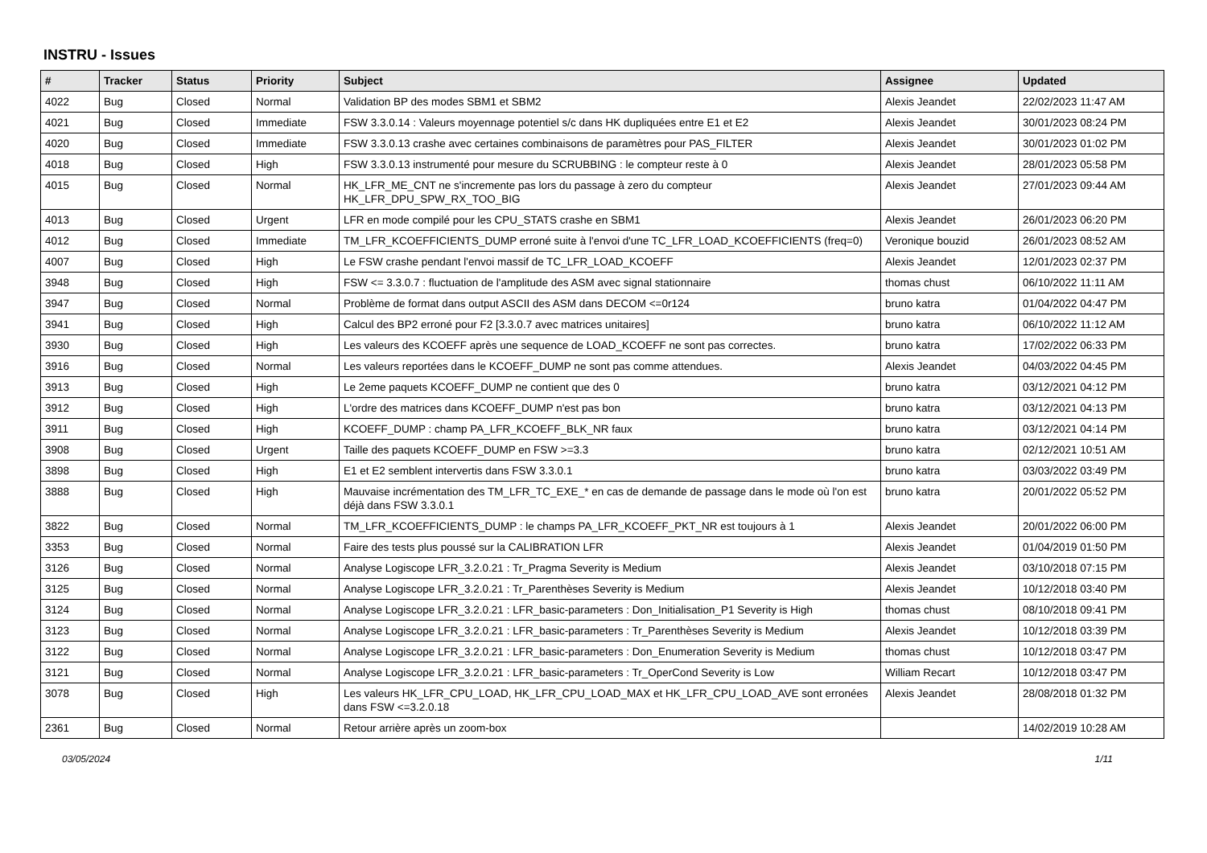INSTRU - Issues
| # | Tracker | Status | Priority | Subject | Assignee | Updated |
| --- | --- | --- | --- | --- | --- | --- |
| 4022 | Bug | Closed | Normal | Validation BP des modes SBM1 et SBM2 | Alexis Jeandet | 22/02/2023 11:47 AM |
| 4021 | Bug | Closed | Immediate | FSW 3.3.0.14 : Valeurs moyennage potentiel s/c dans HK dupliquées entre E1 et E2 | Alexis Jeandet | 30/01/2023 08:24 PM |
| 4020 | Bug | Closed | Immediate | FSW 3.3.0.13 crashe avec certaines combinaisons de paramètres pour PAS_FILTER | Alexis Jeandet | 30/01/2023 01:02 PM |
| 4018 | Bug | Closed | High | FSW 3.3.0.13 instrumenté pour mesure du SCRUBBING : le compteur reste à 0 | Alexis Jeandet | 28/01/2023 05:58 PM |
| 4015 | Bug | Closed | Normal | HK_LFR_ME_CNT ne s'incremente pas lors du passage à zero du compteur HK_LFR_DPU_SPW_RX_TOO_BIG | Alexis Jeandet | 27/01/2023 09:44 AM |
| 4013 | Bug | Closed | Urgent | LFR en mode compilé pour les CPU_STATS crashe en SBM1 | Alexis Jeandet | 26/01/2023 06:20 PM |
| 4012 | Bug | Closed | Immediate | TM_LFR_KCOEFFICIENTS_DUMP erroné suite à l'envoi d'une TC_LFR_LOAD_KCOEFFICIENTS (freq=0) | Veronique bouzid | 26/01/2023 08:52 AM |
| 4007 | Bug | Closed | High | Le FSW crashe pendant l'envoi massif de TC_LFR_LOAD_KCOEFF | Alexis Jeandet | 12/01/2023 02:37 PM |
| 3948 | Bug | Closed | High | FSW <= 3.3.0.7 : fluctuation de l'amplitude des ASM avec signal stationnaire | thomas chust | 06/10/2022 11:11 AM |
| 3947 | Bug | Closed | Normal | Problème de format dans output ASCII des ASM dans DECOM <=0r124 | bruno katra | 01/04/2022 04:47 PM |
| 3941 | Bug | Closed | High | Calcul des BP2 erroné pour F2 [3.3.0.7 avec matrices unitaires] | bruno katra | 06/10/2022 11:12 AM |
| 3930 | Bug | Closed | High | Les valeurs des KCOEFF après une sequence de LOAD_KCOEFF ne sont pas correctes. | bruno katra | 17/02/2022 06:33 PM |
| 3916 | Bug | Closed | Normal | Les valeurs reportées dans le KCOEFF_DUMP ne sont pas comme attendues. | Alexis Jeandet | 04/03/2022 04:45 PM |
| 3913 | Bug | Closed | High | Le 2eme paquets KCOEFF_DUMP ne contient que des 0 | bruno katra | 03/12/2021 04:12 PM |
| 3912 | Bug | Closed | High | L'ordre des matrices dans KCOEFF_DUMP n'est pas bon | bruno katra | 03/12/2021 04:13 PM |
| 3911 | Bug | Closed | High | KCOEFF_DUMP : champ PA_LFR_KCOEFF_BLK_NR faux | bruno katra | 03/12/2021 04:14 PM |
| 3908 | Bug | Closed | Urgent | Taille des paquets KCOEFF_DUMP en FSW >=3.3 | bruno katra | 02/12/2021 10:51 AM |
| 3898 | Bug | Closed | High | E1 et E2 semblent intervertis dans FSW 3.3.0.1 | bruno katra | 03/03/2022 03:49 PM |
| 3888 | Bug | Closed | High | Mauvaise incrémentation des TM_LFR_TC_EXE_* en cas de demande de passage dans le mode où l'on est déjà dans FSW 3.3.0.1 | bruno katra | 20/01/2022 05:52 PM |
| 3822 | Bug | Closed | Normal | TM_LFR_KCOEFFICIENTS_DUMP : le champs PA_LFR_KCOEFF_PKT_NR est toujours à 1 | Alexis Jeandet | 20/01/2022 06:00 PM |
| 3353 | Bug | Closed | Normal | Faire des tests plus poussé sur la CALIBRATION LFR | Alexis Jeandet | 01/04/2019 01:50 PM |
| 3126 | Bug | Closed | Normal | Analyse Logiscope LFR_3.2.0.21 : Tr_Pragma Severity is Medium | Alexis Jeandet | 03/10/2018 07:15 PM |
| 3125 | Bug | Closed | Normal | Analyse Logiscope LFR_3.2.0.21 : Tr_Parenthèses Severity is Medium | Alexis Jeandet | 10/12/2018 03:40 PM |
| 3124 | Bug | Closed | Normal | Analyse Logiscope LFR_3.2.0.21 : LFR_basic-parameters : Don_Initialisation_P1 Severity is High | thomas chust | 08/10/2018 09:41 PM |
| 3123 | Bug | Closed | Normal | Analyse Logiscope LFR_3.2.0.21 : LFR_basic-parameters : Tr_Parenthèses Severity is Medium | Alexis Jeandet | 10/12/2018 03:39 PM |
| 3122 | Bug | Closed | Normal | Analyse Logiscope LFR_3.2.0.21 : LFR_basic-parameters : Don_Enumeration Severity is Medium | thomas chust | 10/12/2018 03:47 PM |
| 3121 | Bug | Closed | Normal | Analyse Logiscope LFR_3.2.0.21 : LFR_basic-parameters : Tr_OperCond Severity is Low | William Recart | 10/12/2018 03:47 PM |
| 3078 | Bug | Closed | High | Les valeurs HK_LFR_CPU_LOAD, HK_LFR_CPU_LOAD_MAX et HK_LFR_CPU_LOAD_AVE sont erronées dans FSW <=3.2.0.18 | Alexis Jeandet | 28/08/2018 01:32 PM |
| 2361 | Bug | Closed | Normal | Retour arrière après un zoom-box | | 14/02/2019 10:28 AM |
03/05/2024 1/11